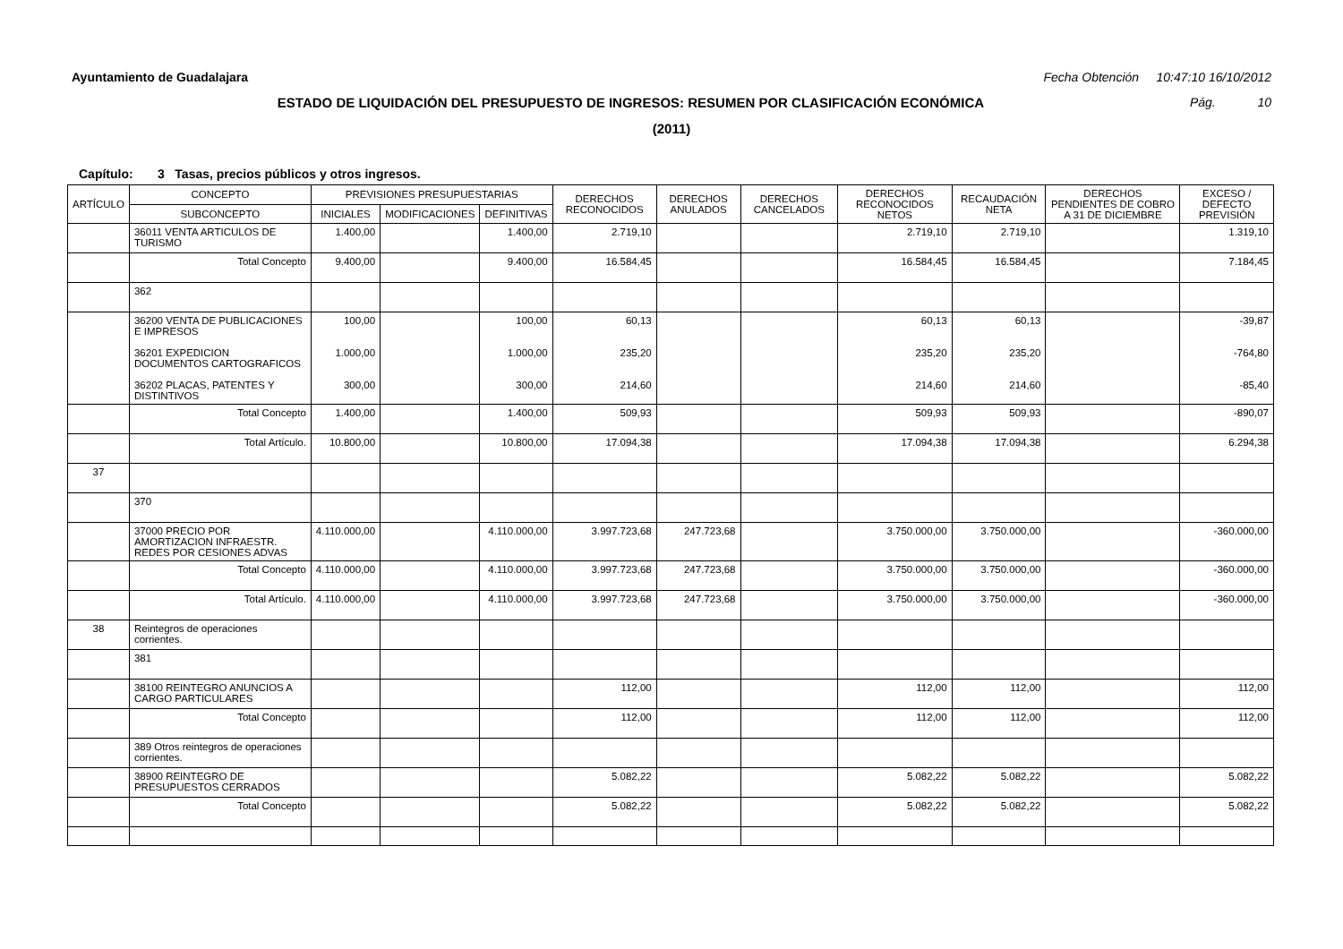Ayuntamiento de Guadalajara Fecha Obtención 10:47:10 16/10/2012
ESTADO DE LIQUIDACIÓN DEL PRESUPUESTO DE INGRESOS: RESUMEN POR CLASIFICACIÓN ECONÓMICA Pág. 10
(2011)
Capítulo: 3 Tasas, precios públicos y otros ingresos.
| ARTÍCULO | CONCEPTO | PREVISIONES PRESUPUESTARIAS | | | DERECHOS RECONOCIDOS | DERECHOS ANULADOS | DERECHOS CANCELADOS | DERECHOS RECONOCIDOS NETOS | RECAUDACIÓN NETA | DERECHOS PENDIENTES DE COBRO A 31 DE DICIEMBRE | EXCESO / DEFECTO PREVISIÓN |
| --- | --- | --- | --- | --- | --- | --- | --- | --- | --- | --- | --- |
| | SUBCONCEPTO | INICIALES | MODIFICACIONES | DEFINITIVAS | | | | | | | |
| | 36011 VENTA ARTICULOS DE TURISMO | 1.400,00 | | 1.400,00 | 2.719,10 | | | 2.719,10 | 2.719,10 | | 1.319,10 |
| | Total Concepto | 9.400,00 | | 9.400,00 | 16.584,45 | | | 16.584,45 | 16.584,45 | | 7.184,45 |
| | 362 | | | | | | | | | | |
| | 36200 VENTA DE PUBLICACIONES E IMPRESOS 36201 EXPEDICION DOCUMENTOS CARTOGRAFICOS 36202 PLACAS, PATENTES Y DISTINTIVOS | 100,00 1.000,00 300,00 | | 100,00 1.000,00 300,00 | 60,13 235,20 214,60 | | | 60,13 235,20 214,60 | 60,13 235,20 214,60 | | -39,87 -764,80 -85,40 |
| | Total Concepto | 1.400,00 | | 1.400,00 | 509,93 | | | 509,93 | 509,93 | | -890,07 |
| | Total Artículo. | 10.800,00 | | 10.800,00 | 17.094,38 | | | 17.094,38 | 17.094,38 | | 6.294,38 |
| 37 | | | | | | | | | | | |
| | 370 | | | | | | | | | | |
| | 37000 PRECIO POR AMORTIZACION INFRAESTR. REDES POR CESIONES ADVAS | 4.110.000,00 | | 4.110.000,00 | 3.997.723,68 | 247.723,68 | | 3.750.000,00 | 3.750.000,00 | | -360.000,00 |
| | Total Concepto | 4.110.000,00 | | 4.110.000,00 | 3.997.723,68 | 247.723,68 | | 3.750.000,00 | 3.750.000,00 | | -360.000,00 |
| | Total Artículo. | 4.110.000,00 | | 4.110.000,00 | 3.997.723,68 | 247.723,68 | | 3.750.000,00 | 3.750.000,00 | | -360.000,00 |
| 38 | Reintegros de operaciones corrientes. | | | | | | | | | | |
| | 381 | | | | | | | | | | |
| | 38100 REINTEGRO ANUNCIOS A CARGO PARTICULARES | | | | 112,00 | | | 112,00 | 112,00 | | 112,00 |
| | Total Concepto | | | | 112,00 | | | 112,00 | 112,00 | | 112,00 |
| | 389 Otros reintegros de operaciones corrientes. | | | | | | | | | | |
| | 38900 REINTEGRO DE PRESUPUESTOS CERRADOS | | | | 5.082,22 | | | 5.082,22 | 5.082,22 | | 5.082,22 |
| | Total Concepto | | | | 5.082,22 | | | 5.082,22 | 5.082,22 | | 5.082,22 |